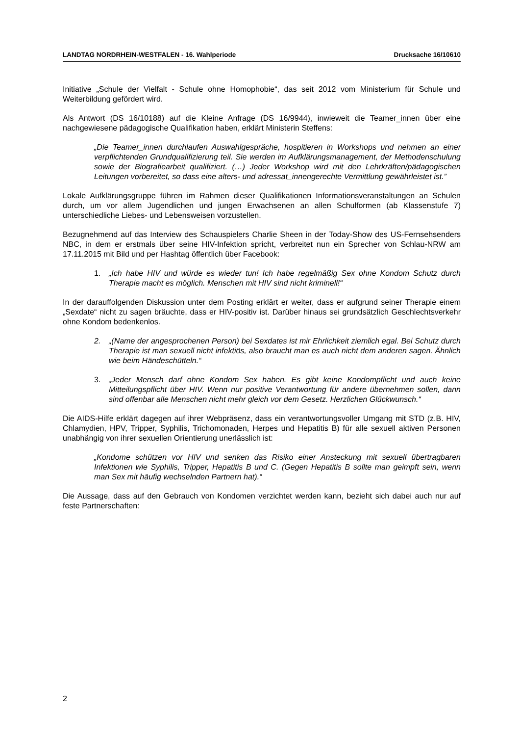LANDTAG NORDRHEIN-WESTFALEN - 16. Wahlperiode Drucksache 16/10610
Initiative „Schule der Vielfalt - Schule ohne Homophobie“, das seit 2012 vom Ministerium für Schule und Weiterbildung gefördert wird.
Als Antwort (DS 16/10188) auf die Kleine Anfrage (DS 16/9944), inwieweit die Teamer_innen über eine nachgewiesene pädagogische Qualifikation haben, erklärt Ministerin Steffens:
„Die Teamer_innen durchlaufen Auswahlgespräche, hospitieren in Workshops und nehmen an einer verpflichtenden Grundqualifizierung teil. Sie werden im Aufklärungsmanagement, der Methodenschulung sowie der Biografiearbeit qualifiziert. (…) Jeder Workshop wird mit den Lehrkräften/pädagogischen Leitungen vorbereitet, so dass eine alters- und adressat_innengerechte Vermittlung gewährleistet ist.”
Lokale Aufklärungsgruppe führen im Rahmen dieser Qualifikationen Informationsveranstaltungen an Schulen durch, um vor allem Jugendlichen und jungen Erwachsenen an allen Schulformen (ab Klassenstufe 7) unterschiedliche Liebes- und Lebensweisen vorzustellen.
Bezugnehmend auf das Interview des Schauspielers Charlie Sheen in der Today-Show des US-Fernsehsenders NBC, in dem er erstmals über seine HIV-Infektion spricht, verbreitet nun ein Sprecher von Schlau-NRW am 17.11.2015 mit Bild und per Hashtag öffentlich über Facebook:
1. „Ich habe HIV und würde es wieder tun! Ich habe regelmäßig Sex ohne Kondom Schutz durch Therapie macht es möglich. Menschen mit HIV sind nicht kriminell!“
In der darauffolgenden Diskussion unter dem Posting erklärt er weiter, dass er aufgrund seiner Therapie einem „Sexdate“ nicht zu sagen bräuchte, dass er HIV-positiv ist. Darüber hinaus sei grundsätzlich Geschlechtsverkehr ohne Kondom bedenkenlos.
2. „(Name der angesprochenen Person) bei Sexdates ist mir Ehrlichkeit ziemlich egal. Bei Schutz durch Therapie ist man sexuell nicht infektiös, also braucht man es auch nicht dem anderen sagen. Ähnlich wie beim Händeschütteln.“
3. „Jeder Mensch darf ohne Kondom Sex haben. Es gibt keine Kondompflicht und auch keine Mitteilungspflicht über HIV. Wenn nur positive Verantwortung für andere übernehmen sollen, dann sind offenbar alle Menschen nicht mehr gleich vor dem Gesetz. Herzlichen Glückwunsch.“
Die AIDS-Hilfe erklärt dagegen auf ihrer Webpräsenz, dass ein verantwortungsvoller Umgang mit STD (z.B. HIV, Chlamydien, HPV, Tripper, Syphilis, Trichomonaden, Herpes und Hepatitis B) für alle sexuell aktiven Personen unabhängig von ihrer sexuellen Orientierung unerlässlich ist:
„Kondome schützen vor HIV und senken das Risiko einer Ansteckung mit sexuell übertragbaren Infektionen wie Syphilis, Tripper, Hepatitis B und C. (Gegen Hepatitis B sollte man geimpft sein, wenn man Sex mit häufig wechselnden Partnern hat).“
Die Aussage, dass auf den Gebrauch von Kondomen verzichtet werden kann, bezieht sich dabei auch nur auf feste Partnerschaften:
2